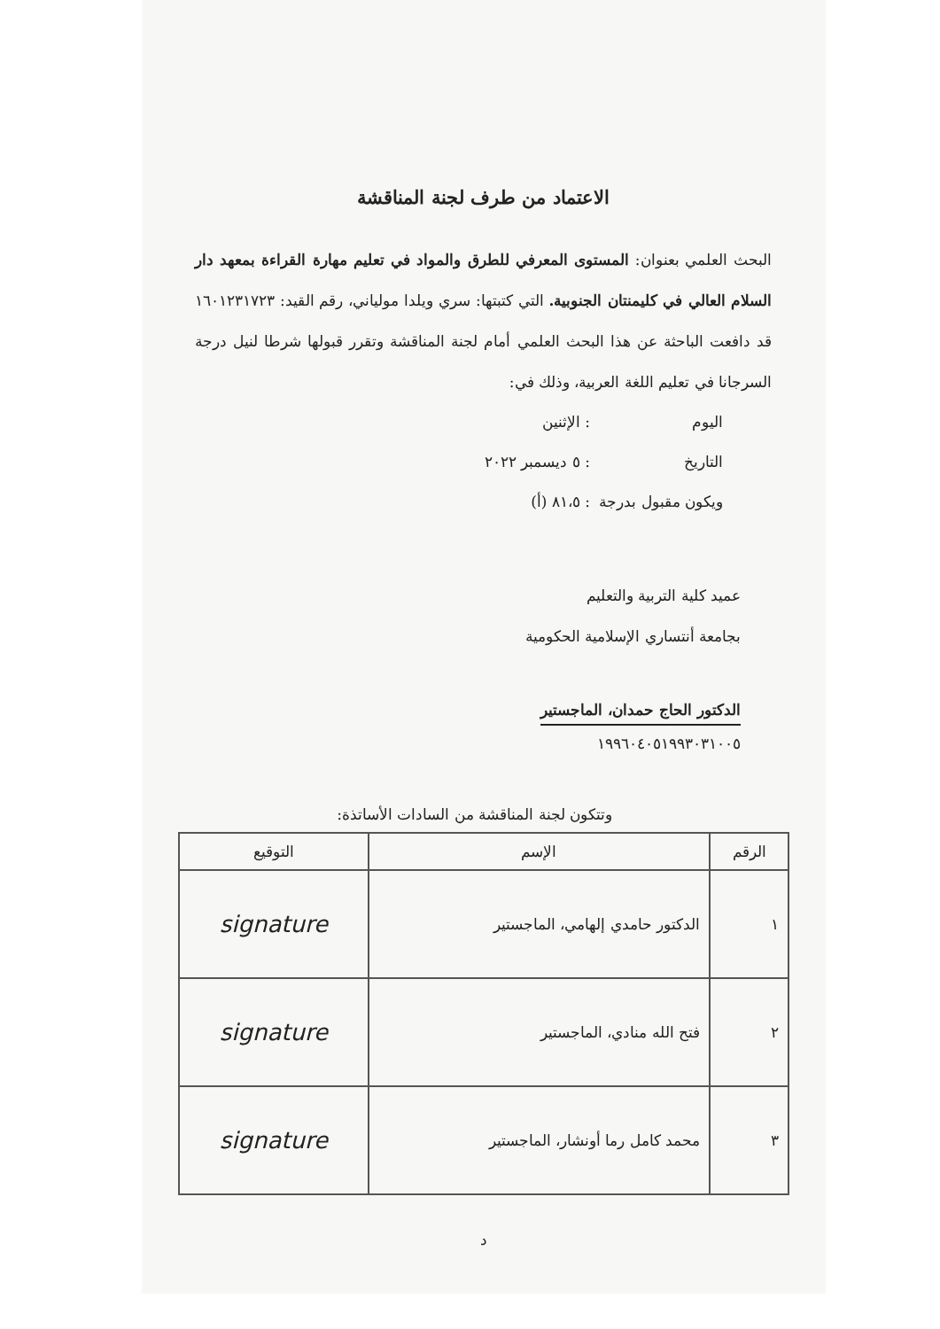الاعتماد من طرف لجنة المناقشة
البحث العلمي بعنوان: المستوى المعرفي للطرق والمواد في تعليم مهارة القراءة بمعهد دار السلام العالي في كليمنتان الجنوبية. التي كتبتها: سري ويلدا مولياني، رقم القيد: ١٦٠١٢٣١٧٢٣ قد دافعت الباحثة عن هذا البحث العلمي أمام لجنة المناقشة وتقرر قبولها شرطا لنيل درجة السرجانا في تعليم اللغة العربية، وذلك في:
اليوم: الإثنين
التاريخ: ٥ ديسمبر ٢٠٢٢
ويكون مقبول بدرجة: ٨١،٥ (أ)
عميد كلية التربية والتعليم
بجامعة أنتساري الإسلامية الحكومية
الدكتور الحاج حمدان، الماجستير
١٩٩٦٠٤٠٥١٩٩٣٠٣١٠٠٥
وتتكون لجنة المناقشة من السادات الأساتذة:
| الرقم | الإسم | التوقيع |
| --- | --- | --- |
| ١ | الدكتور حامدي إلهامي، الماجستير | signature |
| ٢ | فتح الله منادي، الماجستير | signature |
| ٣ | محمد كامل رما أونشار، الماجستير | signature |
د